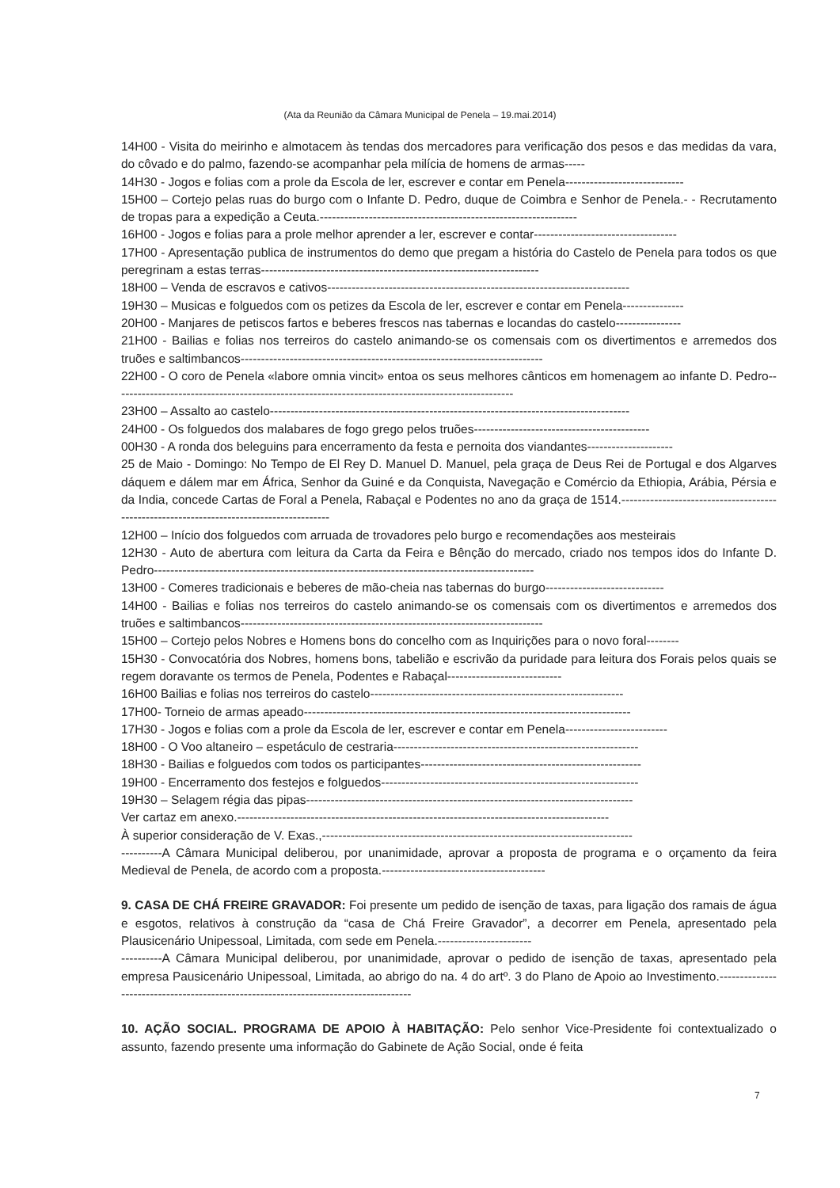(Ata da Reunião da Câmara Municipal de Penela – 19.mai.2014)
14H00 - Visita do meirinho e almotacem às tendas dos mercadores para verificação dos pesos e das medidas da vara, do côvado e do palmo, fazendo-se acompanhar pela milícia de homens de armas-----
14H30 - Jogos e folias com a prole da Escola de ler, escrever e contar em Penela-----------------------------
15H00 – Cortejo pelas ruas do burgo com o Infante D. Pedro, duque de Coimbra e Senhor de Penela.- - Recrutamento de tropas para a expedição a Ceuta.---------------------------------------------------------------
16H00 - Jogos e folias para a prole melhor aprender a ler, escrever e contar-----------------------------------
17H00 - Apresentação publica de instrumentos do demo que pregam a história do Castelo de Penela para todos os que peregrinam a estas terras--------------------------------------------------------------------
18H00 – Venda de escravos e cativos--------------------------------------------------------------------------
19H30 – Musicas e folguedos com os petizes da Escola de ler, escrever e contar em Penela---------------
20H00 - Manjares de petiscos fartos e beberes frescos nas tabernas e locandas do castelo----------------
21H00 - Bailias e folias nos terreiros do castelo animando-se os comensais com os divertimentos e arremedos dos truões e saltimbancos--------------------------------------------------------------------------
22H00 - O coro de Penela «labore omnia vincit» entoa os seus melhores cânticos em homenagem ao infante D. Pedro--------------------------------------------------------------------------------------------------
23H00 – Assalto ao castelo----------------------------------------------------------------------------------------
24H00 - Os folguedos dos malabares de fogo grego pelos truões-------------------------------------------
00H30 - A ronda dos beleguins para encerramento da festa e pernoita dos viandantes---------------------
25 de Maio - Domingo: No Tempo de El Rey D. Manuel D. Manuel, pela graça de Deus Rei de Portugal e dos Algarves dáquem e dálem mar em África, Senhor da Guiné e da Conquista, Navegação e Comércio da Ethiopia, Arábia, Pérsia e da India, concede Cartas de Foral a Penela, Rabaçal e Podentes no ano da graça de 1514.-----------------------------------------------------------------------------------------
12H00 – Início dos folguedos com arruada de trovadores pelo burgo e recomendações aos mesteirais
12H30 - Auto de abertura com leitura da Carta da Feira e Bênção do mercado, criado nos tempos idos do Infante D. Pedro---------------------------------------------------------------------------------------------
13H00 - Comeres tradicionais e beberes de mão-cheia nas tabernas do burgo-----------------------------
14H00 - Bailias e folias nos terreiros do castelo animando-se os comensais com os divertimentos e arremedos dos truões e saltimbancos--------------------------------------------------------------------------
15H00 – Cortejo pelos Nobres e Homens bons do concelho com as Inquirições para o novo foral--------
15H30 - Convocatória dos Nobres, homens bons, tabelião e escrivão da puridade para leitura dos Forais pelos quais se regem doravante os termos de Penela, Podentes e Rabaçal----------------------------
16H00 Bailias e folias nos terreiros do castelo--------------------------------------------------------------
17H00- Torneio de armas apeado--------------------------------------------------------------------------------
17H30 - Jogos e folias com a prole da Escola de ler, escrever e contar em Penela-------------------------
18H00 - O Voo altaneiro – espetáculo de cestraria------------------------------------------------------------
18H30 - Bailias e folguedos com todos os participantes------------------------------------------------------
19H00 - Encerramento dos festejos e folguedos---------------------------------------------------------------
19H30 – Selagem régia das pipas--------------------------------------------------------------------------------
Ver cartaz em anexo.-------------------------------------------------------------------------------------------
À superior consideração de V. Exas.,----------------------------------------------------------------------------
----------A Câmara Municipal deliberou, por unanimidade, aprovar a proposta de programa e o orçamento da feira Medieval de Penela, de acordo com a proposta.----------------------------------------
9. CASA DE CHÁ FREIRE GRAVADOR: Foi presente um pedido de isenção de taxas, para ligação dos ramais de água e esgotos, relativos à construção da “casa de Chá Freire Gravador”, a decorrer em Penela, apresentado pela Plausicenário Unipessoal, Limitada, com sede em Penela.-----------------------
----------A Câmara Municipal deliberou, por unanimidade, aprovar o pedido de isenção de taxas, apresentado pela empresa Pausicenário Unipessoal, Limitada, ao abrigo do na. 4 do artº. 3 do Plano de Apoio ao Investimento.-------------------------------------------------------------------------------------
10. AÇÃO SOCIAL. PROGRAMA DE APOIO À HABITAÇÃO: Pelo senhor Vice-Presidente foi contextualizado o assunto, fazendo presente uma informação do Gabinete de Ação Social, onde é feita
7